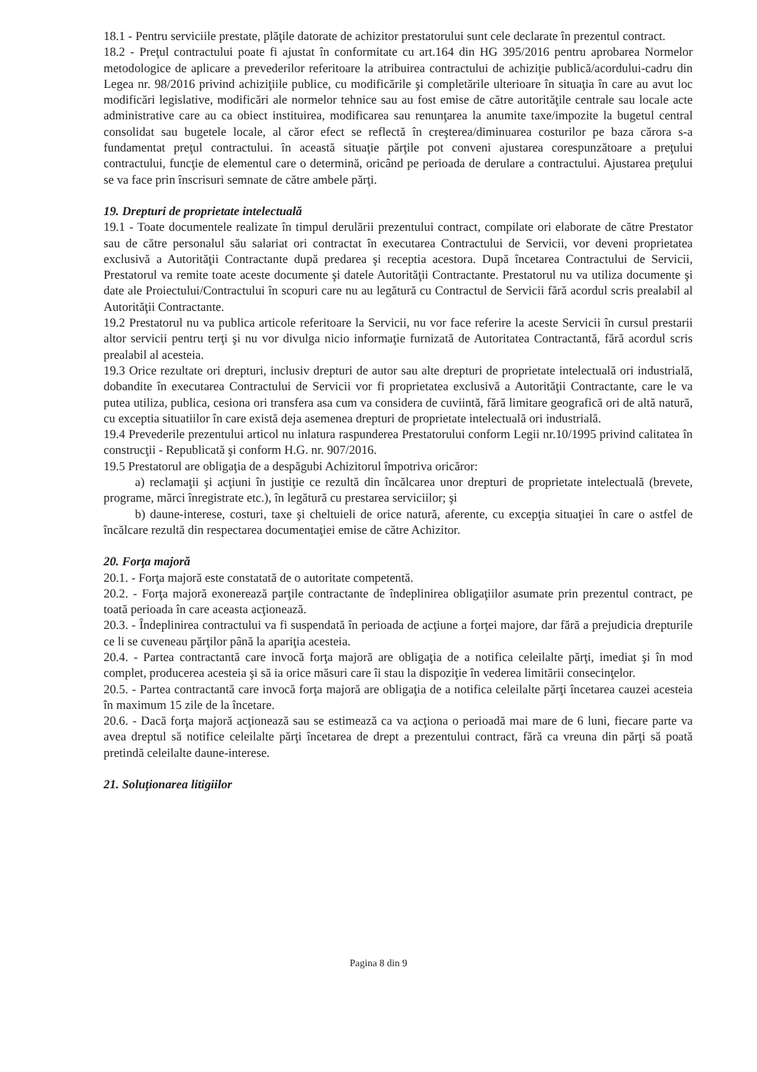18.1 - Pentru serviciile prestate, plăţile datorate de achizitor prestatorului sunt cele declarate în prezentul contract.
18.2 - Preţul contractului poate fi ajustat în conformitate cu art.164 din HG 395/2016 pentru aprobarea Normelor metodologice de aplicare a prevederilor referitoare la atribuirea contractului de achiziţie publică/acordului-cadru din Legea nr. 98/2016 privind achiziţiile publice, cu modificările şi completările ulterioare în situaţia în care au avut loc modificări legislative, modificări ale normelor tehnice sau au fost emise de către autorităţile centrale sau locale acte administrative care au ca obiect instituirea, modificarea sau renunţarea la anumite taxe/impozite la bugetul central consolidat sau bugetele locale, al căror efect se reflectă în creşterea/diminuarea costurilor pe baza cărora s-a fundamentat preţul contractului. în această situaţie părţile pot conveni ajustarea corespunzătoare a preţului contractului, funcţie de elementul care o determină, oricând pe perioada de derulare a contractului. Ajustarea preţului se va face prin înscrisuri semnate de către ambele părţi.
19. Drepturi de proprietate intelectuală
19.1 - Toate documentele realizate în timpul derulării prezentului contract, compilate ori elaborate de către Prestator sau de către personalul său salariat ori contractat în executarea Contractului de Servicii, vor deveni proprietatea exclusivă a Autorităţii Contractante după predarea şi receptia acestora. După încetarea Contractului de Servicii, Prestatorul va remite toate aceste documente şi datele Autorităţii Contractante. Prestatorul nu va utiliza documente şi date ale Proiectului/Contractului în scopuri care nu au legătură cu Contractul de Servicii fără acordul scris prealabil al Autorităţii Contractante.
19.2 Prestatorul nu va publica articole referitoare la Servicii, nu vor face referire la aceste Servicii în cursul prestarii altor servicii pentru terţi şi nu vor divulga nicio informaţie furnizată de Autoritatea Contractantă, fără acordul scris prealabil al acesteia.
19.3 Orice rezultate ori drepturi, inclusiv drepturi de autor sau alte drepturi de proprietate intelectuală ori industrială, dobandite în executarea Contractului de Servicii vor fi proprietatea exclusivă a Autorităţii Contractante, care le va putea utiliza, publica, cesiona ori transfera asa cum va considera de cuviintă, fără limitare geografică ori de altă natură, cu exceptia situatiilor în care există deja asemenea drepturi de proprietate intelectuală ori industrială.
19.4 Prevederile prezentului articol nu inlatura raspunderea Prestatorului conform Legii nr.10/1995 privind calitatea în construcţii - Republicată şi conform H.G. nr. 907/2016.
19.5 Prestatorul are obligaţia de a despăgubi Achizitorul împotriva oricăror:
a) reclamaţii şi acţiuni în justiţie ce rezultă din încălcarea unor drepturi de proprietate intelectuală (brevete, programe, mărci înregistrate etc.), în legătură cu prestarea serviciilor; şi
b) daune-interese, costuri, taxe şi cheltuieli de orice natură, aferente, cu excepţia situaţiei în care o astfel de încălcare rezultă din respectarea documentaţiei emise de către Achizitor.
20. Forţa majoră
20.1. - Forţa majoră este constatată de o autoritate competentă.
20.2. - Forţa majoră exonerează parţile contractante de îndeplinirea obligaţiilor asumate prin prezentul contract, pe toată perioada în care aceasta acţionează.
20.3. - Îndeplinirea contractului va fi suspendată în perioada de acţiune a forţei majore, dar fără a prejudicia drepturile ce li se cuveneau părţilor până la apariţia acesteia.
20.4. - Partea contractantă care invocă forţa majoră are obligaţia de a notifica celeilalte părţi, imediat şi în mod complet, producerea acesteia şi să ia orice măsuri care îi stau la dispoziţie în vederea limitării consecinţelor.
20.5. - Partea contractantă care invocă forţa majoră are obligaţia de a notifica celeilalte părţi încetarea cauzei acesteia în maximum 15 zile de la încetare.
20.6. - Dacă forţa majoră acţionează sau se estimează ca va acţiona o perioadă mai mare de 6 luni, fiecare parte va avea dreptul să notifice celeilalte părţi încetarea de drept a prezentului contract, fără ca vreuna din părţi să poată pretindă celeilalte daune-interese.
21. Soluţionarea litigiilor
Pagina 8 din 9